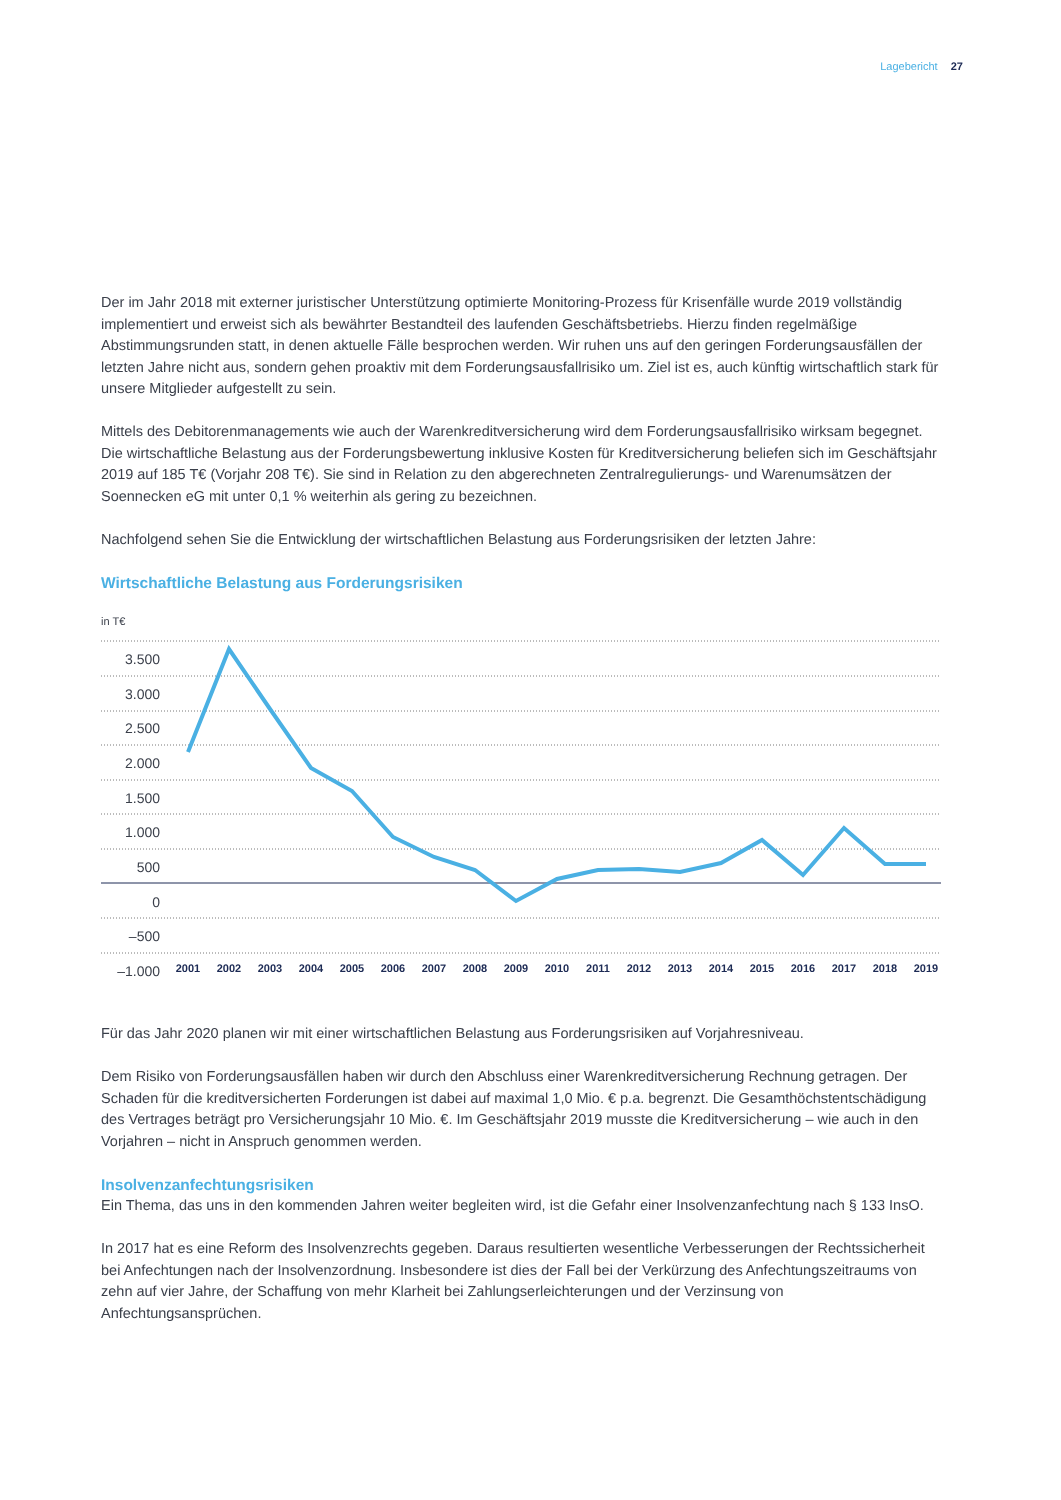Lagebericht 27
Der im Jahr 2018 mit externer juristischer Unterstützung optimierte Monitoring-Prozess für Krisenfälle wurde 2019 vollständig implementiert und erweist sich als bewährter Bestandteil des laufenden Geschäftsbetriebs. Hierzu finden regelmäßige Abstimmungsrunden statt, in denen aktuelle Fälle besprochen werden. Wir ruhen uns auf den geringen Forderungsausfällen der letzten Jahre nicht aus, sondern gehen proaktiv mit dem Forderungsausfallrisiko um. Ziel ist es, auch künftig wirtschaftlich stark für unsere Mitglieder aufgestellt zu sein.
Mittels des Debitorenmanagements wie auch der Warenkreditversicherung wird dem Forderungsausfallrisiko wirksam begegnet. Die wirtschaftliche Belastung aus der Forderungsbewertung inklusive Kosten für Kreditversicherung beliefen sich im Geschäftsjahr 2019 auf 185 T€ (Vorjahr 208 T€). Sie sind in Relation zu den abgerechneten Zentralregulierungs- und Warenumsätzen der Soennecken eG mit unter 0,1 % weiterhin als gering zu bezeichnen.
Nachfolgend sehen Sie die Entwicklung der wirtschaftlichen Belastung aus Forderungsrisiken der letzten Jahre:
Wirtschaftliche Belastung aus Forderungsrisiken
in T€
3.500
3.000
2.500
2.000
1.500
1.000
500
0
–500
–1.000
2001
2002
2003
2004
2005
2006
2007
2008
2009
2010
2011
2012
2013
2014
2015
2016
2017
2018
2019
Für das Jahr 2020 planen wir mit einer wirtschaftlichen Belastung aus Forderungsrisiken auf Vorjahresniveau.
Dem Risiko von Forderungsausfällen haben wir durch den Abschluss einer Warenkreditversicherung Rechnung getragen. Der Schaden für die kreditversicherten Forderungen ist dabei auf maximal 1,0 Mio. € p.a. begrenzt. Die Gesamthöchstentschädigung des Vertrages beträgt pro Versicherungsjahr 10 Mio. €. Im Geschäftsjahr 2019 musste die Kreditversicherung – wie auch in den Vorjahren – nicht in Anspruch genommen werden.
Insolvenzanfechtungsrisiken
Ein Thema, das uns in den kommenden Jahren weiter begleiten wird, ist die Gefahr einer Insolvenzanfechtung nach § 133 InsO.
In 2017 hat es eine Reform des Insolvenzrechts gegeben. Daraus resultierten wesentliche Verbesserungen der Rechtssicherheit bei Anfechtungen nach der Insolvenzordnung. Insbesondere ist dies der Fall bei der Verkürzung des Anfechtungszeitraums von zehn auf vier Jahre, der Schaffung von mehr Klarheit bei Zahlungserleichterungen und der Verzinsung von Anfechtungsansprüchen.